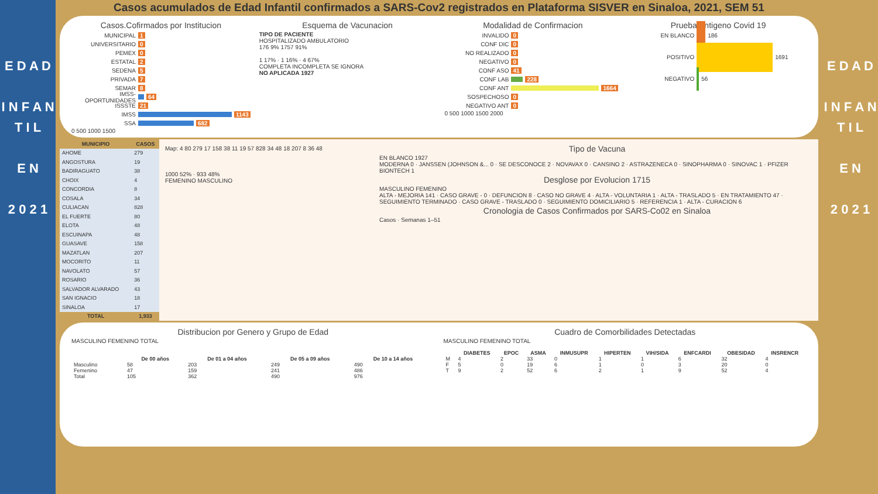E D A D
I N F A N T I L
E N
2 0 2 1
Casos acumulados de Edad Infantil confirmados a SARS-Cov2 registrados en Plataforma SISVER en Sinaloa, 2021, SEM 51
Casos.Cofirmados por Institucion
MUNICIPAL 1
UNIVERSITARIO 0
PEMEX 0
ESTATAL 2
SEDENA 5
PRIVADA 7
SEMAR 8
IMSS-OPORTUNIDADES 64
ISSSTE 21
IMSS 1143
SSA 682
0 500 1000 1500
Esquema de Vacunacion
TIPO DE PACIENTE
HOSPITALIZADO AMBULATORIO
176 9% 1757 91%
1 17% · 1 16% · 4 67%
COMPLETA INCOMPLETA SE IGNORA
NO APLICADA 1927
Modalidad de Confirmacion
INVALIDO 0
CONF DIC 0
NO REALIZADO 0
NEGATIVO 0
CONF ASO 41
CONF LAB 228
CONF ANT 1664
SOSPECHOSO 0
NEGATIVO ANT 0
0 500 1000 1500 2000
Prueba Antigeno Covid 19
EN BLANCO 186
POSITIVO 1691
NEGATIVO 56
| MUNICIPIO | CASOS |
| --- | --- |
| AHOME | 279 |
| ANGOSTURA | 19 |
| BADIRAGUATO | 38 |
| CHOIX | 4 |
| CONCORDIA | 8 |
| COSALA | 34 |
| CULIACAN | 828 |
| EL FUERTE | 80 |
| ELOTA | 48 |
| ESCUINAPA | 48 |
| GUASAVE | 158 |
| MAZATLAN | 207 |
| MOCORITO | 11 |
| NAVOLATO | 57 |
| ROSARIO | 36 |
| SALVADOR ALVARADO | 43 |
| SAN IGNACIO | 18 |
| SINALOA | 17 |
| TOTAL | 1,933 |
Map: 4 80 279 17 158 38 11 19 57 828 34 48 18 207 8 36 48
1000 52% · 933 48%
FEMENINO MASCULINO
Tipo de Vacuna
EN BLANCO 1927
MODERNA 0 · JANSSEN (JOHNSON &... 0 · SE DESCONOCE 2 · NOVAVAX 0 · CANSINO 2 · ASTRAZENECA 0 · SINOPHARMA 0 · SINOVAC 1 · PFIZER BIONTECH 1
Desglose por Evolucion 1715
MASCULINO FEMENINO
ALTA - MEJORIA 141 · CASO GRAVE - 0 · DEFUNCION 8 · CASO NO GRAVE 4 · ALTA - VOLUNTARIA 1 · ALTA - TRASLADO 5 · EN TRATAMIENTO 47 · SEGUIMIENTO TERMINADO · CASO GRAVE - TRASLADO 0 · SEGUIMIENTO DOMICILIARIO 5 · REFERENCIA 1 · ALTA - CURACION 6
Cronologia de Casos Confirmados por SARS-Co02 en Sinaloa
Casos · Semanas 1–51
Distribucion por Genero y Grupo de Edad
MASCULINO FEMENINO TOTAL
| | De 00 años | De 01 a 04 años | De 05 a 09 años | De 10 a 14 años |
| --- | --- | --- | --- | --- |
| Masculino | 58 | 203 | 249 | 490 |
| Femenino | 47 | 159 | 241 | 486 |
| Total | 105 | 362 | 490 | 976 |
Cuadro de Comorbilidades Detectadas
MASCULINO FEMENINO TOTAL
| | DIABETES | EPOC | ASMA | INMUSUPR | HIPERTEN | VIH/SIDA | ENFCARDI | OBESIDAD | INSRENCR |
| --- | --- | --- | --- | --- | --- | --- | --- | --- | --- |
| M | 4 | 2 | 33 | 0 | 1 | 1 | 6 | 32 | 4 |
| F | 5 | 0 | 19 | 6 | 1 | 0 | 3 | 20 | 0 |
| T | 9 | 2 | 52 | 6 | 2 | 1 | 9 | 52 | 4 |
E D A D
I N F A N T I L
E N
2 0 2 1